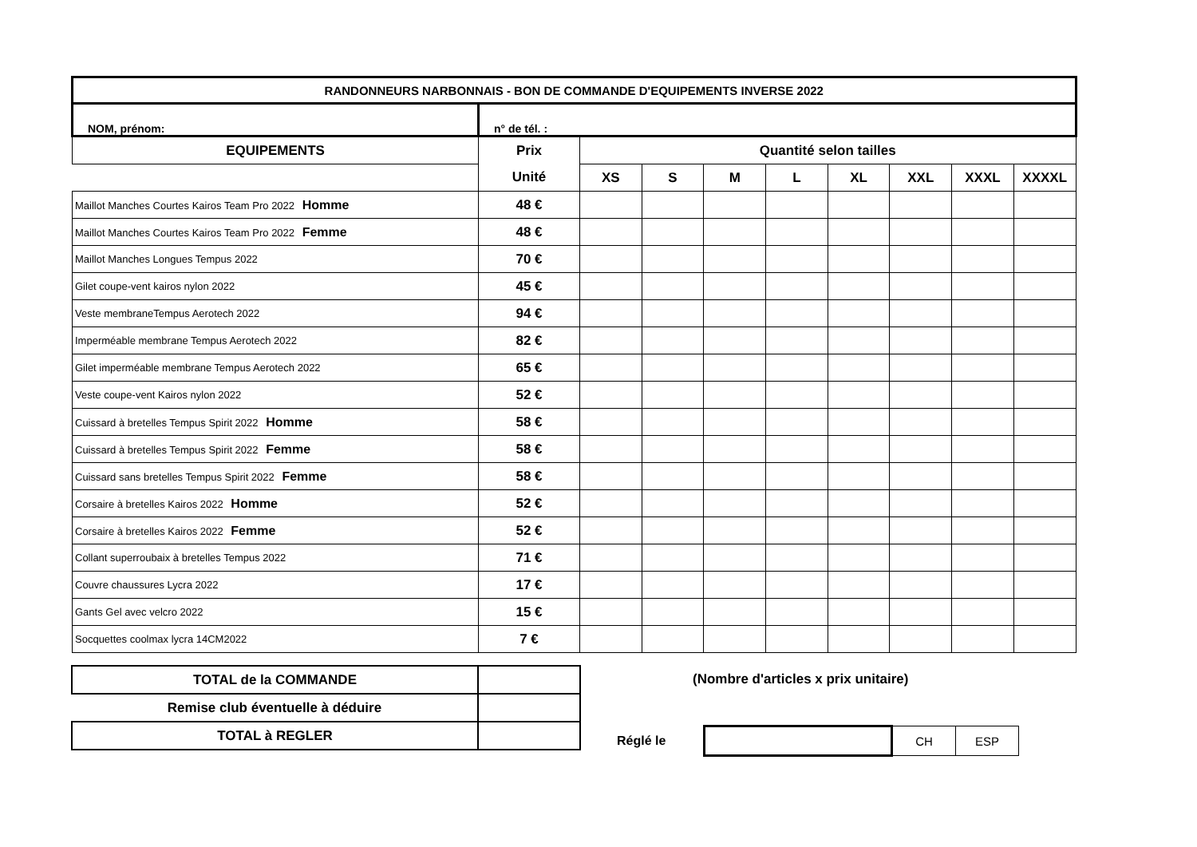| RANDONNEURS NARBONNAIS - BON DE COMMANDE D'EQUIPEMENTS INVERSE 2022 | | | | | | | | | |
| --- | --- | --- | --- | --- | --- | --- | --- | --- | --- |
| NOM, prénom: | n° de tél. : | | | | | | | | |
| EQUIPEMENTS | Prix | Quantité selon tailles | | | | | | | |
| | Unité | XS | S | M | L | XL | XXL | XXXL | XXXXL |
| Maillot Manches Courtes Kairos Team Pro 2022 Homme | 48 € | | | | | | | | |
| Maillot Manches Courtes Kairos Team Pro 2022 Femme | 48 € | | | | | | | | |
| Maillot Manches Longues Tempus 2022 | 70 € | | | | | | | | |
| Gilet coupe-vent kairos nylon 2022 | 45 € | | | | | | | | |
| Veste membraneTempus Aerotech 2022 | 94 € | | | | | | | | |
| Imperméable membrane Tempus Aerotech 2022 | 82 € | | | | | | | | |
| Gilet imperméable membrane Tempus Aerotech 2022 | 65 € | | | | | | | | |
| Veste coupe-vent Kairos nylon 2022 | 52 € | | | | | | | | |
| Cuissard à bretelles Tempus Spirit 2022 Homme | 58 € | | | | | | | | |
| Cuissard à bretelles Tempus Spirit 2022 Femme | 58 € | | | | | | | | |
| Cuissard sans bretelles Tempus Spirit 2022 Femme | 58 € | | | | | | | | |
| Corsaire à bretelles Kairos 2022 Homme | 52 € | | | | | | | | |
| Corsaire à bretelles Kairos 2022 Femme | 52 € | | | | | | | | |
| Collant superroubaix à bretelles Tempus 2022 | 71 € | | | | | | | | |
| Couvre chaussures Lycra 2022 | 17 € | | | | | | | | |
| Gants Gel avec velcro 2022 | 15 € | | | | | | | | |
| Socquettes coolmax lycra 14CM2022 | 7 € | | | | | | | | |
| TOTAL de la COMMANDE | |
| Remise club éventuelle à déduire | |
| TOTAL à REGLER | |
(Nombre d'articles x prix unitaire)
Réglé le
| | CH | ESP |